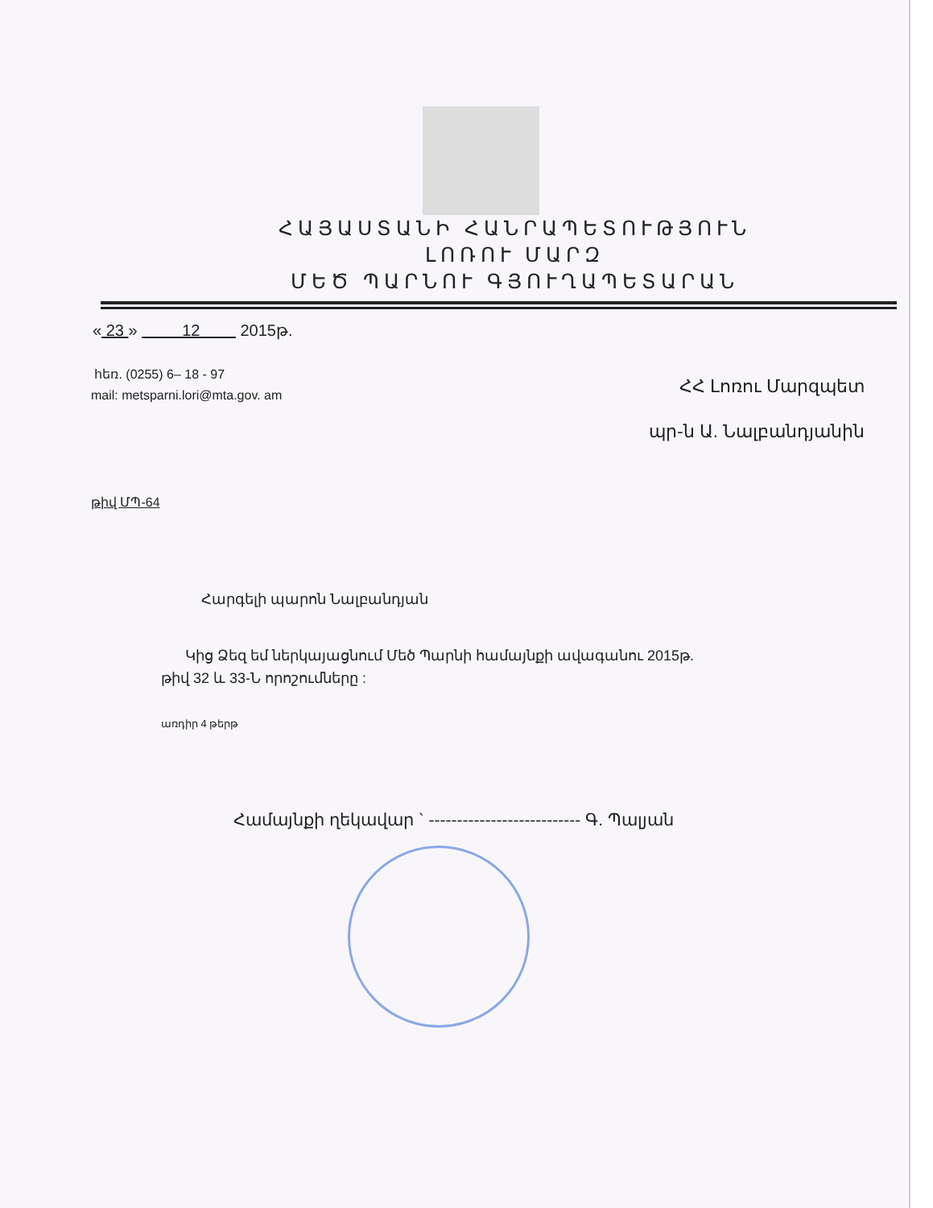ՀԱՅԱՍՏԱՆԻ ՀԱՆՐԱՊԵՏՈՒԹՅՈՒՆ
ԼՈՌՈՒ ՄԱՐԶ
ՄԵԾ ՊԱՐՆՈՒ ԳՅՈՒՂԱՊԵՏԱՐԱՆ
« 23 » 12 2015թ.
հեռ. (0255) 6– 18 - 97
mail: metsparni.lori@mta.gov. am
ՀՀ Լոռու Մարզպետ
պր-ն Ա. Նալբանդյանին
թիվ ՄՊ-64
Հարգելի պարոն Նալբանդյան
Կից Ձեզ եմ ներկայացնում Մեծ Պարնի համայնքի ավագանու 2015թ.
թիվ 32 և 33-Ն որոշումները :
առդիր 4 թերթ
Համայնքի ղեկավար ` --------------------------- Գ. Պալյան